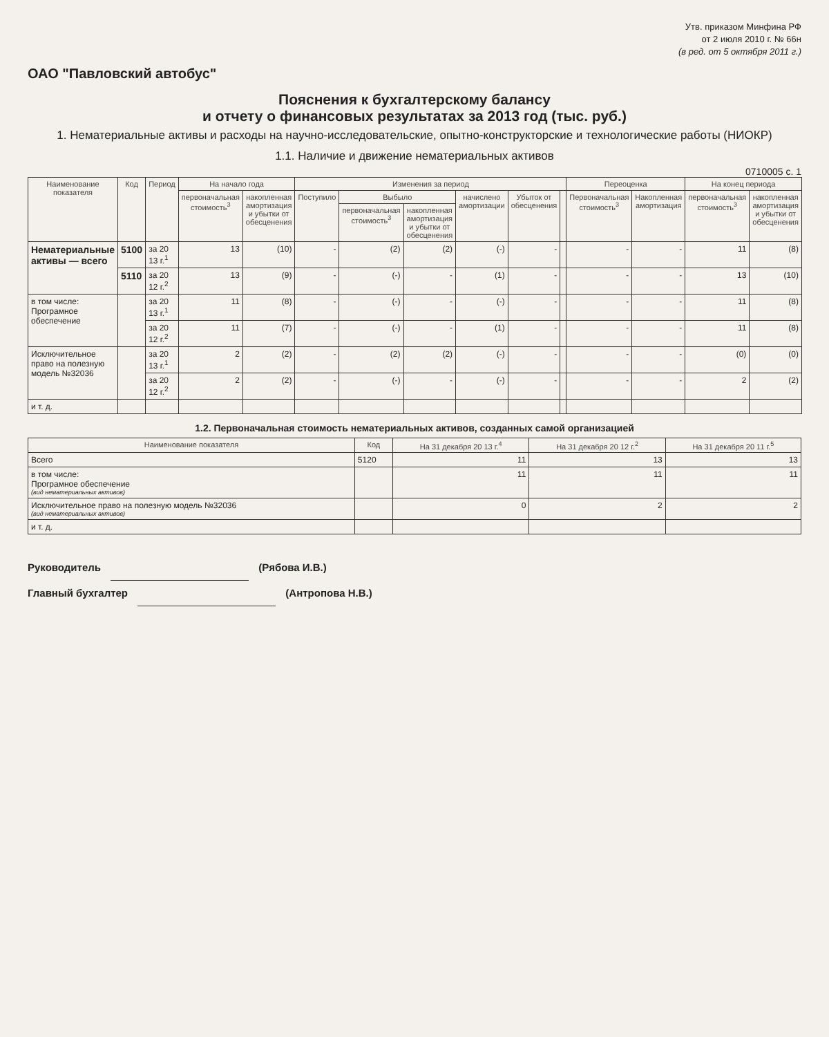Утв. приказом Минфина РФ
от 2 июля 2010 г. № 66н
(в ред. от 5 октября 2011 г.)
ОАО "Павловский автобус"
Пояснения к бухгалтерскому балансу
и отчету о финансовых результатах за 2013 год (тыс. руб.)
1. Нематериальные активы и расходы на научно-исследовательские, опытно-конструкторские и технологические работы (НИОКР)
1.1. Наличие и движение нематериальных активов
0710005 с. 1
| Наименование показателя | Код | Период | На начало года | | Изменения за период | | | | | | Переоценка | | На конец периода | |
| --- | --- | --- | --- | --- | --- | --- | --- | --- | --- | --- | --- | --- | --- | --- |
| | | | первоначальная стоимость<sup>3</sup> | накопленная амортизация и убытки от обесценения | Поступило | Выбыло | | начислено амортизации | Убыток от обесценения | | Первоначальная стоимость<sup>3</sup> | Накопленная амортизация | первоначальная стоимость<sup>3</sup> | накопленная амортизация и убытки от обесценения |
| | | | | | | первоначальная стоимость<sup>3</sup> | накопленная амортизация и убытки от обесценения | | | | | | | |
| Нематериальные активы — всего | 5100 | за 20 13 г.<sup>1</sup> | 13 | (10) | - | (2) | (2) | (-) | - | | - | - | 11 | (8) |
| | 5110 | за 20 12 г.<sup>2</sup> | 13 | (9) | - | (-) | - | (1) | - | | - | - | 13 | (10) |
| в том числе: Програмное обеспечение | | за 20 13 г.<sup>1</sup> | 11 | (8) | - | (-) | - | (-) | - | | - | - | 11 | (8) |
| | | за 20 12 г.<sup>2</sup> | 11 | (7) | - | (-) | - | (1) | - | | - | - | 11 | (8) |
| Исключительное право на полезную модель №32036 | | за 20 13 г.<sup>1</sup> | 2 | (2) | - | (2) | (2) | (-) | - | | - | - | (0) | (0) |
| | | за 20 12 г.<sup>2</sup> | 2 | (2) | - | (-) | - | (-) | - | | - | - | 2 | (2) |
| и т. д. | | | | | | | | | | | | | | |
1.2. Первоначальная стоимость нематериальных активов, созданных самой организацией
| Наименование показателя | Код | На 31 декабря 20 13 г.<sup>4</sup> | На 31 декабря 20 12 г.<sup>2</sup> | На 31 декабря 20 11 г.<sup>5</sup> |
| --- | --- | --- | --- | --- |
| Всего | 5120 | 11 | 13 | 13 |
| в том числе: Програмное обеспечение (вид нематериальных активов) | | 11 | 11 | 11 |
| Исключительное право на полезную модель №32036 (вид нематериальных активов) | | 0 | 2 | 2 |
| и т. д. | | | | |
Руководитель (Рябова И.В.)
Главный бухгалтер (Антропова Н.В.)